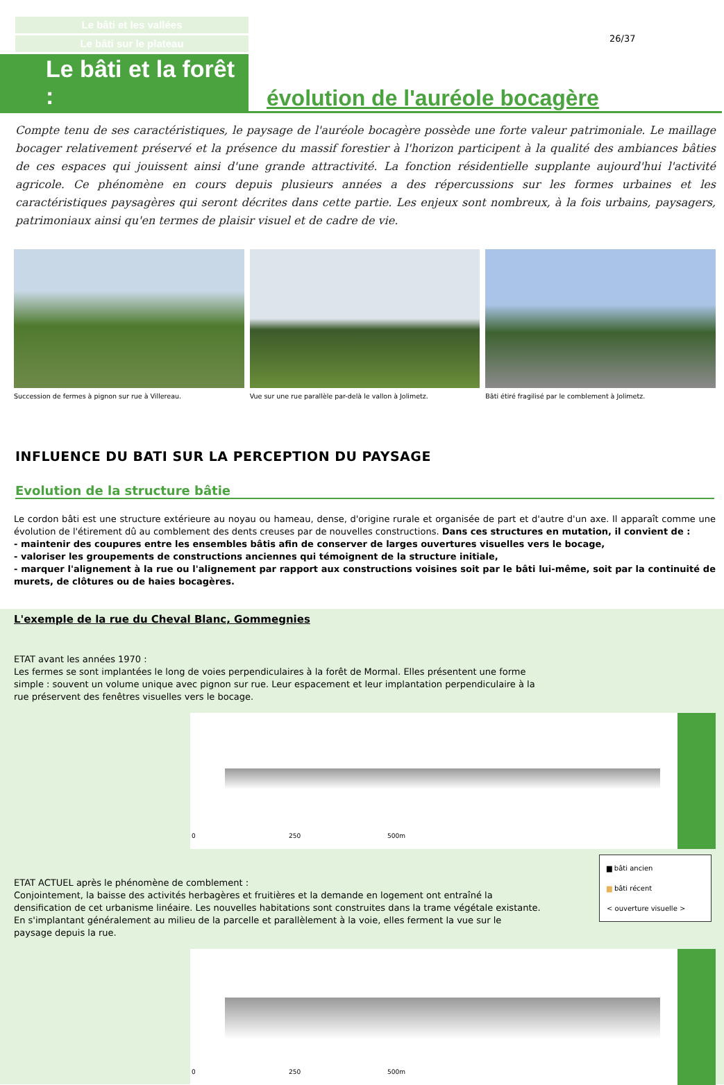26/37
Le bâti et les vallées
Le bâti sur le plateau
Le bâti et la forêt :
évolution de l'auréole bocagère
Compte tenu de ses caractéristiques, le paysage de l'auréole bocagère possède une forte valeur patrimoniale. Le maillage bocager relativement préservé et la présence du massif forestier à l'horizon participent à la qualité des ambiances bâties de ces espaces qui jouissent ainsi d'une grande attractivité. La fonction résidentielle supplante aujourd'hui l'activité agricole. Ce phénomène en cours depuis plusieurs années a des répercussions sur les formes urbaines et les caractéristiques paysagères qui seront décrites dans cette partie. Les enjeux sont nombreux, à la fois urbains, paysagers, patrimoniaux ainsi qu'en termes de plaisir visuel et de cadre de vie.
Succession de fermes à pignon sur rue à Villereau.
Vue sur une rue parallèle par-delà le vallon à Jolimetz.
Bâti étiré fragilisé par le comblement à Jolimetz.
INFLUENCE DU BATI SUR LA PERCEPTION DU PAYSAGE
Evolution de la structure bâtie
Le cordon bâti est une structure extérieure au noyau ou hameau, dense, d'origine rurale et organisée de part et d'autre d'un axe. Il apparaît comme une évolution de l'étirement dû au comblement des dents creuses par de nouvelles constructions. Dans ces structures en mutation, il convient de :
- maintenir des coupures entre les ensembles bâtis afin de conserver de larges ouvertures visuelles vers le bocage,
- valoriser les groupements de constructions anciennes qui témoignent de la structure initiale,
- marquer l'alignement à la rue ou l'alignement par rapport aux constructions voisines soit par le bâti lui-même, soit par la continuité de murets, de clôtures ou de haies bocagères.
L'exemple de la rue du Cheval Blanc, Gommegnies
ETAT avant les années 1970 :
Les fermes se sont implantées le long de voies perpendiculaires à la forêt de Mormal. Elles présentent une forme simple : souvent un volume unique avec pignon sur rue. Leur espacement et leur implantation perpendiculaire à la rue préservent des fenêtres visuelles vers le bocage.
0 250 500m
ETAT ACTUEL après le phénomène de comblement :
Conjointement, la baisse des activités herbagères et fruitières et la demande en logement ont entraîné la densification de cet urbanisme linéaire. Les nouvelles habitations sont construites dans la trame végétale existante. En s'implantant généralement au milieu de la parcelle et parallèlement à la voie, elles ferment la vue sur le paysage depuis la rue.
▆ bâti ancien
▆ bâti récent
< ouverture visuelle >
0 250 500m